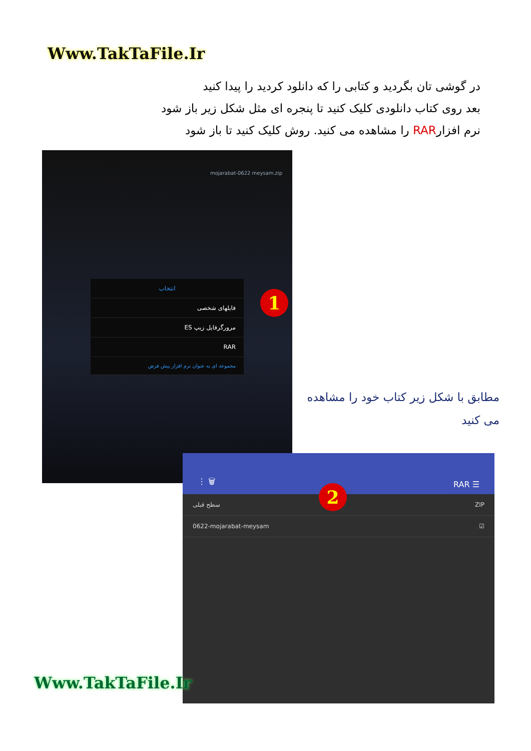Www.TakTaFile.Ir
در گوشی تان بگردید و کتابی را که دانلود کردید را پیدا کنید
بعد روی کتاب دانلودی کلیک کنید تا پنجره ای مثل شکل زیر باز شود
نرم افزارRAR را مشاهده می کنید. روش کلیک کنید تا باز شود
mojarabat-0622 meysam.zip
انتخاب
فایلهای شخصی
مرورگرفایل زیپ ES
RAR
مجموعه ای به عنوان نرم افزار پیش فرض
1
مطابق با شکل زیر کتاب خود را مشاهده می کنید
⋮ 🗑 RAR ☰
سطح قبلی ZIP
0622-mojarabat-meysam ☑
2
Www.TakTaFile.Ir